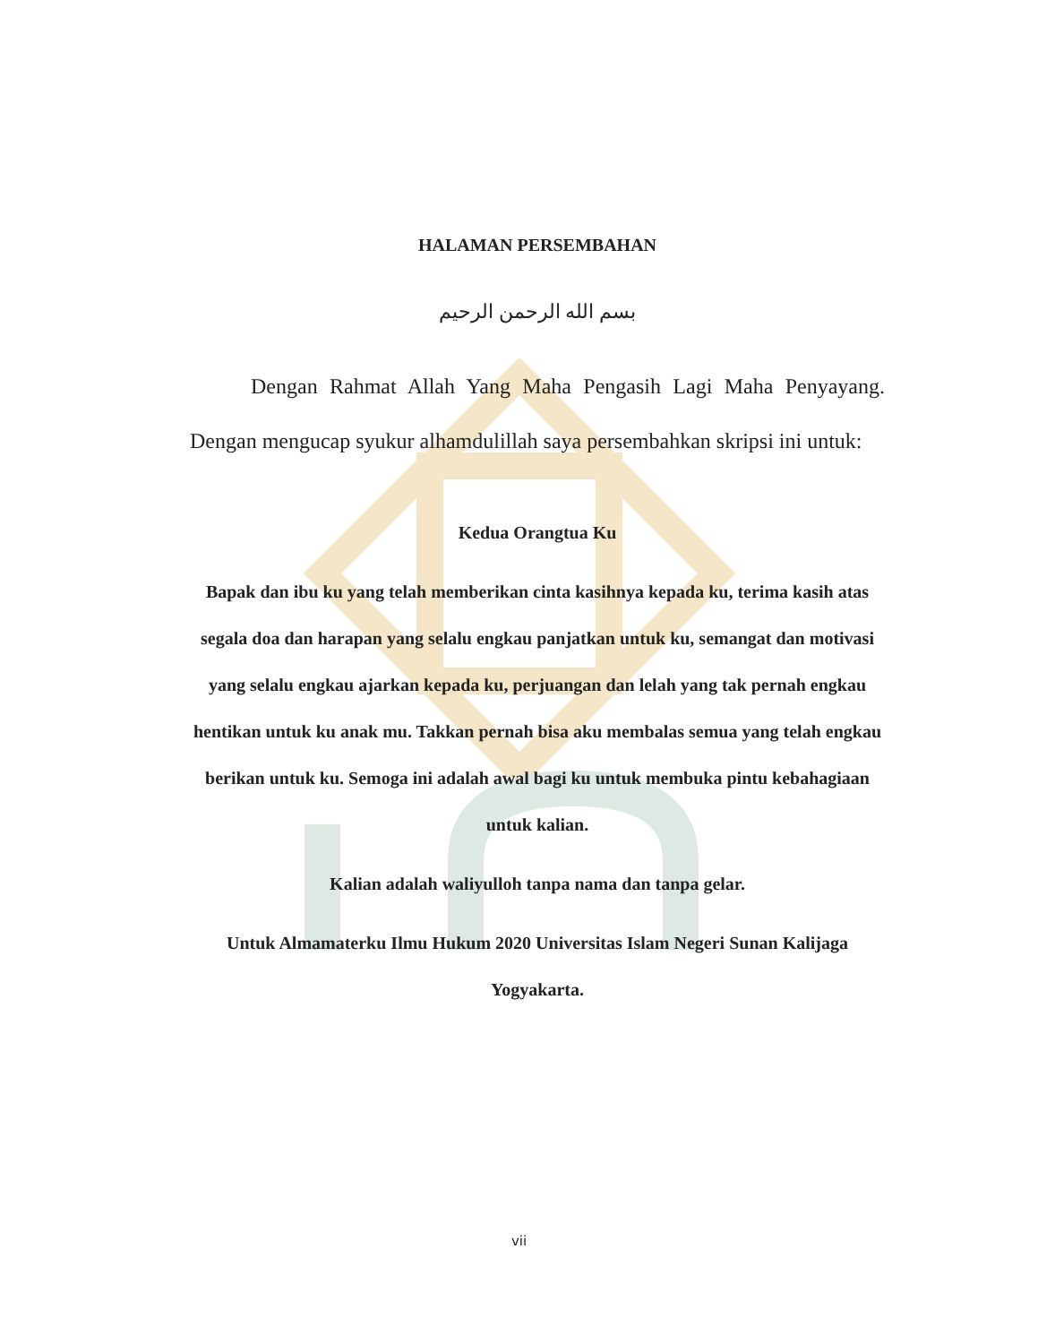HALAMAN PERSEMBAHAN
بسم الله الرحمن الرحيم
Dengan Rahmat Allah Yang Maha Pengasih Lagi Maha Penyayang. Dengan mengucap syukur alhamdulillah saya persembahkan skripsi ini untuk:
Kedua Orangtua Ku
Bapak dan ibu ku yang telah memberikan cinta kasihnya kepada ku, terima kasih atas segala doa dan harapan yang selalu engkau panjatkan untuk ku, semangat dan motivasi yang selalu engkau ajarkan kepada ku, perjuangan dan lelah yang tak pernah engkau hentikan untuk ku anak mu. Takkan pernah bisa aku membalas semua yang telah engkau berikan untuk ku. Semoga ini adalah awal bagi ku untuk membuka pintu kebahagiaan untuk kalian.
Kalian adalah waliyulloh tanpa nama dan tanpa gelar.
Untuk Almamaterku Ilmu Hukum 2020 Universitas Islam Negeri Sunan Kalijaga Yogyakarta.
vii